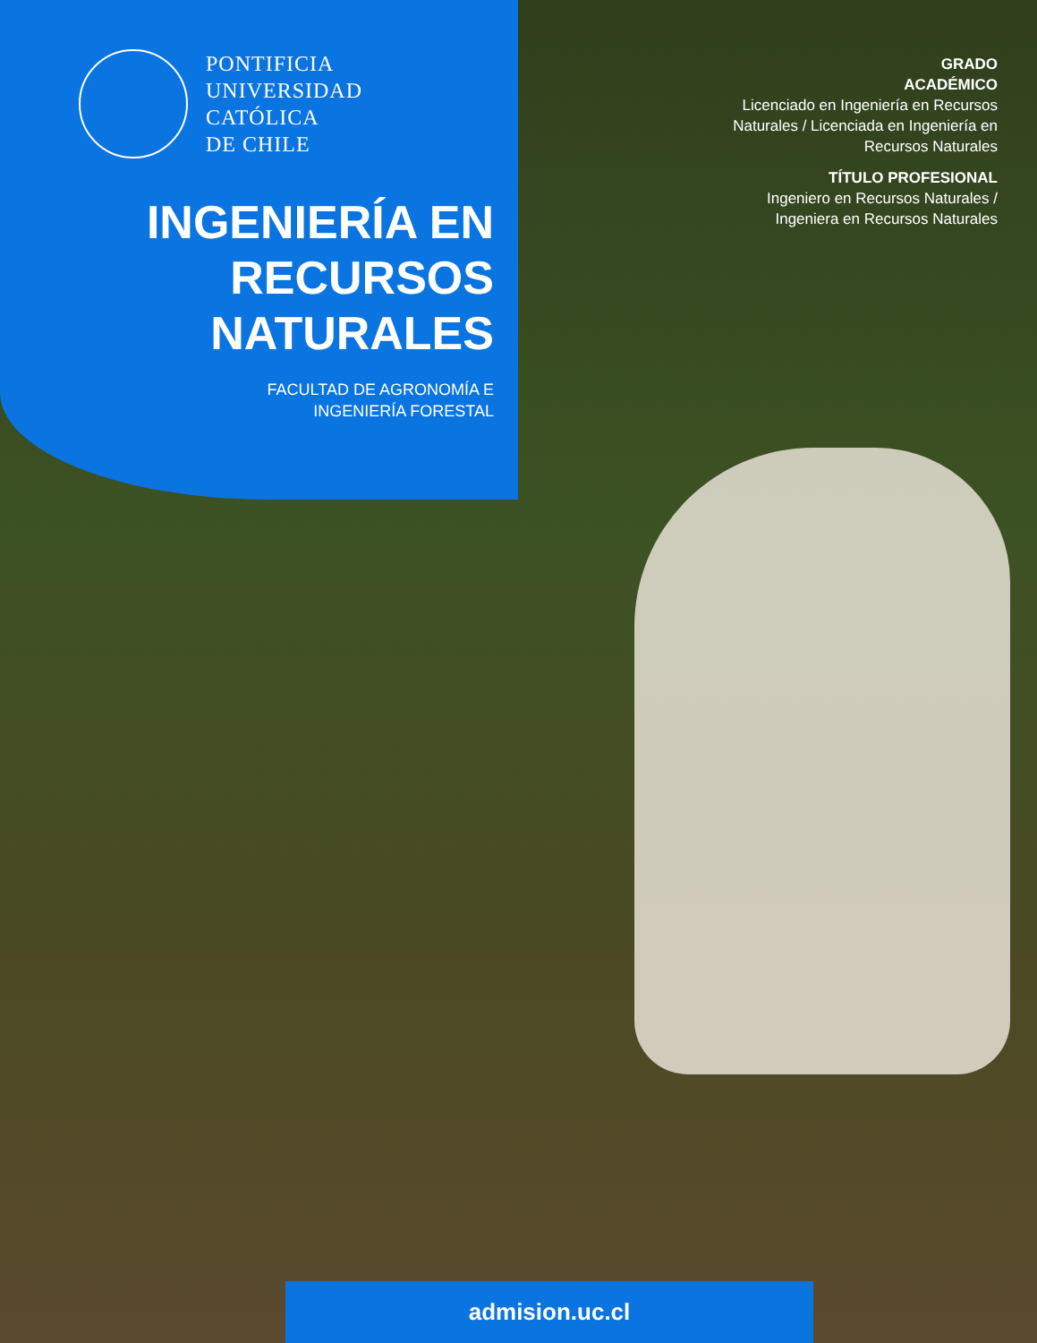PONTIFICIA
UNIVERSIDAD
CATÓLICA
DE CHILE
INGENIERÍA EN
RECURSOS
NATURALES
FACULTAD DE AGRONOMÍA E
INGENIERÍA FORESTAL
GRADO
ACADÉMICO
Licenciado en Ingeniería en Recursos Naturales / Licenciada en Ingeniería en Recursos Naturales
TÍTULO PROFESIONAL
Ingeniero en Recursos Naturales / Ingeniera en Recursos Naturales
admision.uc.cl